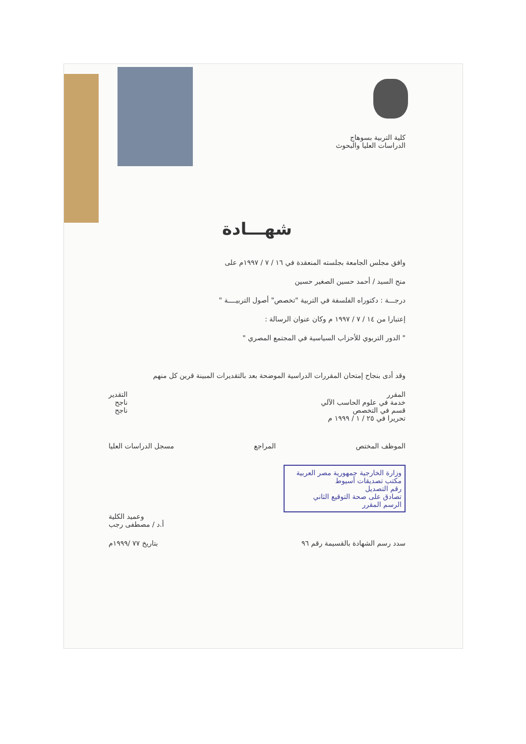كلية التربية بسوهاج
الدراسات العليا والبحوث
شهـــادة
وافق مجلس الجامعة بجلسته المنعقدة في ١٦ / ٧ / ١٩٩٧م على
منح السيد / أحمد حسين الصغير حسين
درجـــة : دكتوراه الفلسفة في التربية "تخصص" أصول التربيــــة "
إعتبارا من ١٤ / ٧ / ١٩٩٧ م وكان عنوان الرسالة :
" الدور التربوي للأحزاب السياسية في المجتمع المصري "
وقد أدى بنجاح إمتحان المقررات الدراسية الموضحة بعد بالتقديرات المبينة قرين كل منهم
المقرر
خدمة في علوم الحاسب الآلي
قسم في التخصص
التقدير
ناجح
ناجح
تحريرا في ٢٥ / ١ / ١٩٩٩ م
الموظف المختص المراجع مسجل الدراسات العليا
وزارة الخارجية جمهورية مصر العربية
مكتب تصديقات أسيوط
رقم التصديل
تصادق على صحة التوقيع الثاني
الرسم المقرر
وعميد الكلية
أ.د / مصطفى رجب
سدد رسم الشهادة بالقسيمة رقم ٩٦
بتاريخ ٧٧ /١٩٩٩م